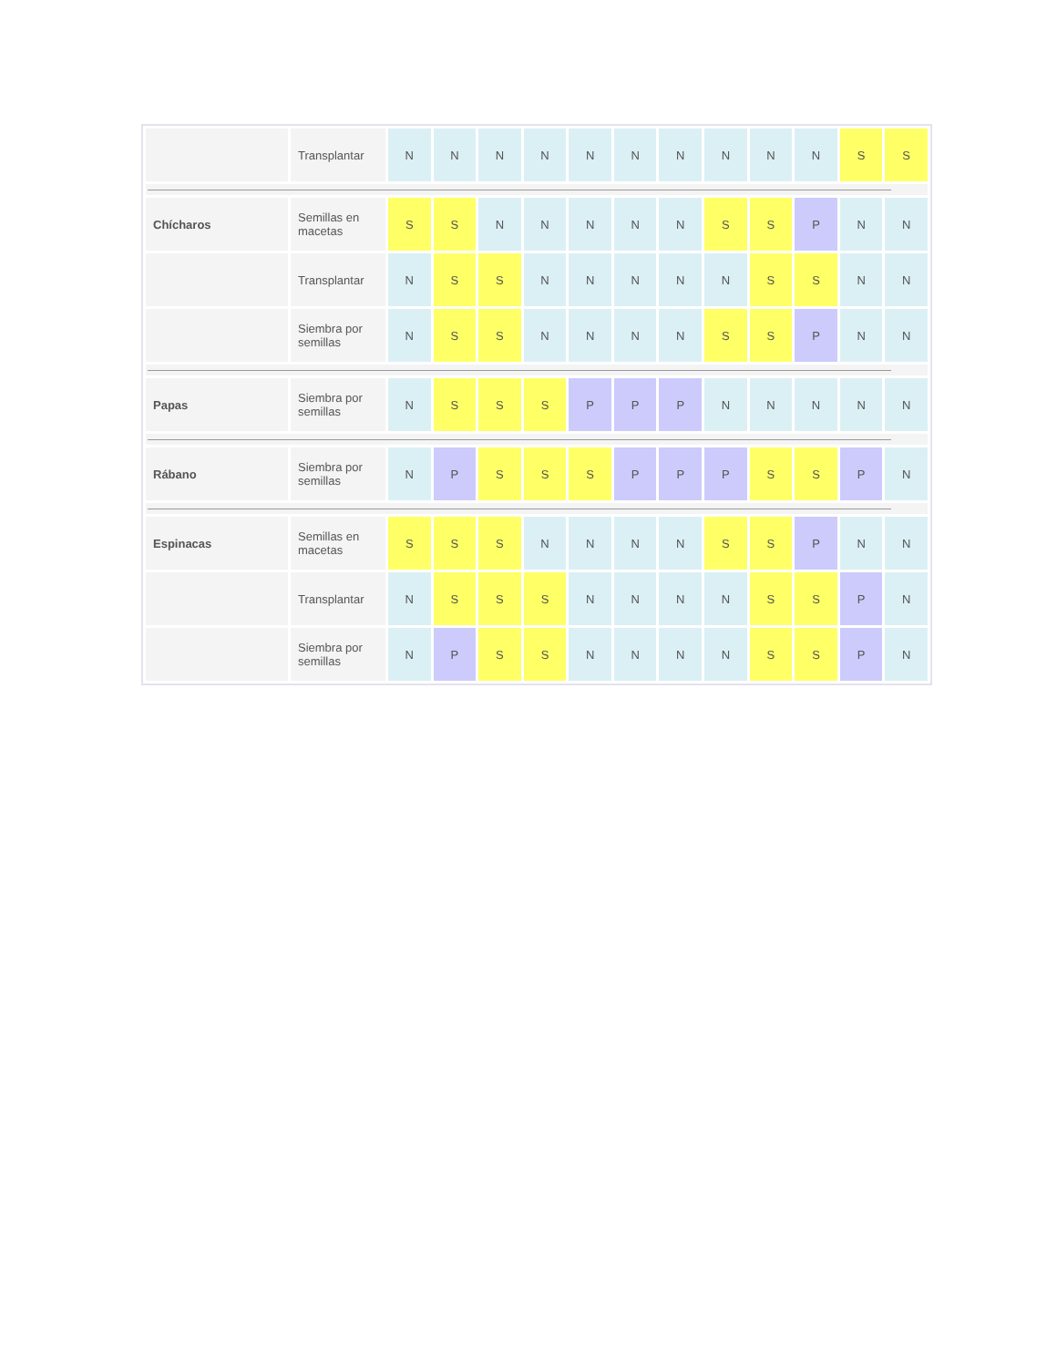| | Transplantar | N | N | N | N | N | N | N | N | N | N | S | S |
| Chícharos | Semillas en macetas | S | S | N | N | N | N | N | S | S | P | N | N |
| | Transplantar | N | S | S | N | N | N | N | N | S | S | N | N |
| | Siembra por semillas | N | S | S | N | N | N | N | S | S | P | N | N |
| Papas | Siembra por semillas | N | S | S | S | P | P | P | N | N | N | N | N |
| Rábano | Siembra por semillas | N | P | S | S | S | P | P | P | S | S | P | N |
| Espinacas | Semillas en macetas | S | S | S | N | N | N | N | S | S | P | N | N |
| | Transplantar | N | S | S | S | N | N | N | N | S | S | P | N |
| | Siembra por semillas | N | P | S | S | N | N | N | N | S | S | P | N |